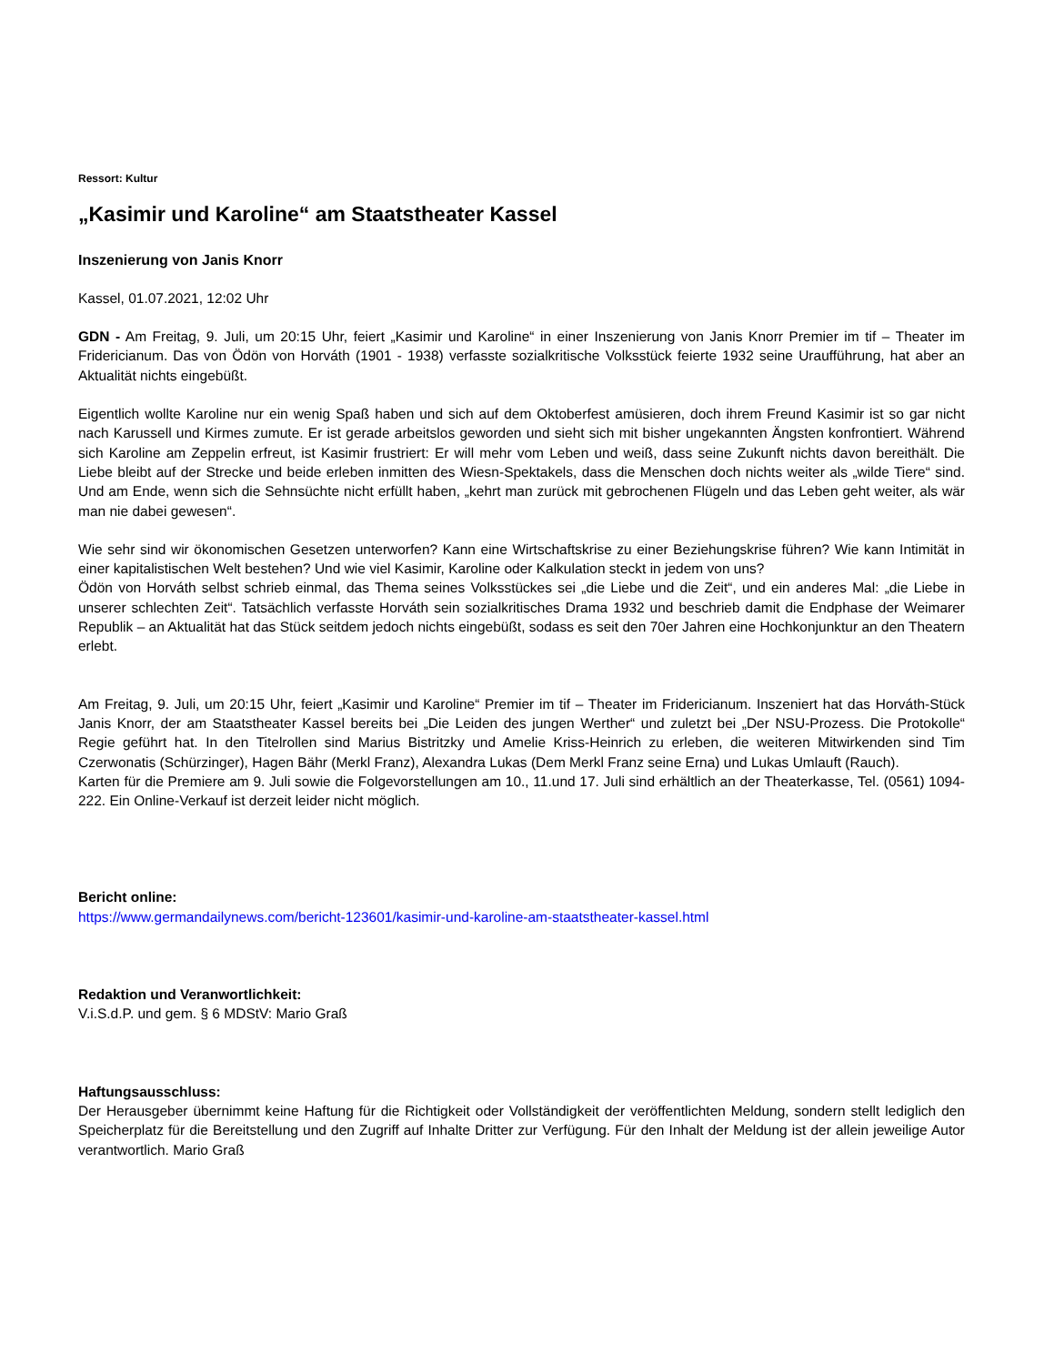Ressort: Kultur
„Kasimir und Karoline“ am Staatstheater Kassel
Inszenierung von Janis Knorr
Kassel, 01.07.2021, 12:02 Uhr
GDN - Am Freitag, 9. Juli, um 20:15 Uhr, feiert „Kasimir und Karoline“ in einer Inszenierung von Janis Knorr Premier im tif – Theater im Fridericianum. Das von Ödön von Horváth (1901 - 1938) verfasste sozialkritische Volksstück feierte 1932 seine Uraufführung, hat aber an Aktualität nichts eingebüßt.
Eigentlich wollte Karoline nur ein wenig Spaß haben und sich auf dem Oktoberfest amüsieren, doch ihrem Freund Kasimir ist so gar nicht nach Karussell und Kirmes zumute. Er ist gerade arbeitslos geworden und sieht sich mit bisher ungekannten Ängsten konfrontiert. Während sich Karoline am Zeppelin erfreut, ist Kasimir frustriert: Er will mehr vom Leben und weiß, dass seine Zukunft nichts davon bereithält. Die Liebe bleibt auf der Strecke und beide erleben inmitten des Wiesn-Spektakels, dass die Menschen doch nichts weiter als „wilde Tiere“ sind. Und am Ende, wenn sich die Sehnsüchte nicht erfüllt haben, „kehrt man zurück mit gebrochenen Flügeln und das Leben geht weiter, als wär man nie dabei gewesen“.
Wie sehr sind wir ökonomischen Gesetzen unterworfen? Kann eine Wirtschaftskrise zu einer Beziehungskrise führen? Wie kann Intimität in einer kapitalistischen Welt bestehen? Und wie viel Kasimir, Karoline oder Kalkulation steckt in jedem von uns?
Ödön von Horváth selbst schrieb einmal, das Thema seines Volksstückes sei „die Liebe und die Zeit“, und ein anderes Mal: „die Liebe in unserer schlechten Zeit“. Tatsächlich verfasste Horváth sein sozialkritisches Drama 1932 und beschrieb damit die Endphase der Weimarer Republik – an Aktualität hat das Stück seitdem jedoch nichts eingebüßt, sodass es seit den 70er Jahren eine Hochkonjunktur an den Theatern erlebt.
Am Freitag, 9. Juli, um 20:15 Uhr, feiert „Kasimir und Karoline“ Premier im tif – Theater im Fridericianum. Inszeniert hat das Horváth-Stück Janis Knorr, der am Staatstheater Kassel bereits bei „Die Leiden des jungen Werther“ und zuletzt bei „Der NSU-Prozess. Die Protokolle“ Regie geführt hat. In den Titelrollen sind Marius Bistritzky und Amelie Kriss-Heinrich zu erleben, die weiteren Mitwirkenden sind Tim Czerwonatis (Schürzinger), Hagen Bähr (Merkl Franz), Alexandra Lukas (Dem Merkl Franz seine Erna) und Lukas Umlauft (Rauch).
Karten für die Premiere am 9. Juli sowie die Folgevorstellungen am 10., 11.und 17. Juli sind erhältlich an der Theaterkasse, Tel. (0561) 1094-222. Ein Online-Verkauf ist derzeit leider nicht möglich.
Bericht online:
https://www.germandailynews.com/bericht-123601/kasimir-und-karoline-am-staatstheater-kassel.html
Redaktion und Veranwortlichkeit:
V.i.S.d.P. und gem. § 6 MDStV: Mario Graß
Haftungsausschluss:
Der Herausgeber übernimmt keine Haftung für die Richtigkeit oder Vollständigkeit der veröffentlichten Meldung, sondern stellt lediglich den Speicherplatz für die Bereitstellung und den Zugriff auf Inhalte Dritter zur Verfügung. Für den Inhalt der Meldung ist der allein jeweilige Autor verantwortlich. Mario Graß